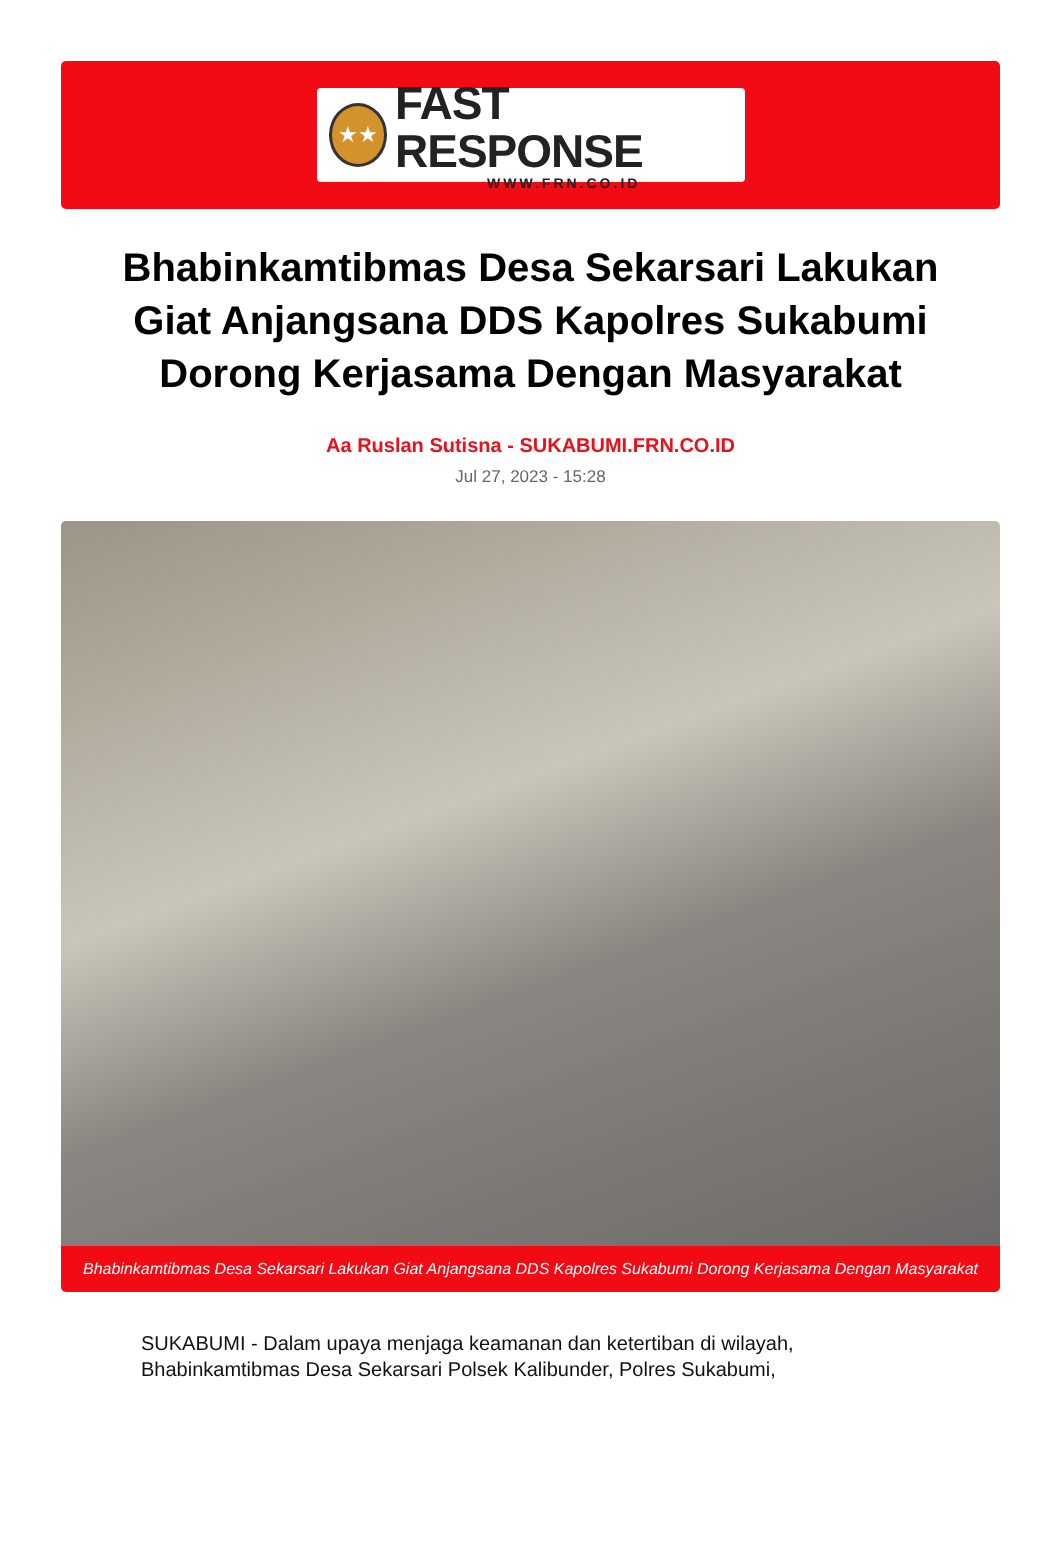★★
FAST RESPONSE
WWW.FRN.CO.ID
Bhabinkamtibmas Desa Sekarsari Lakukan Giat Anjangsana DDS Kapolres Sukabumi Dorong Kerjasama Dengan Masyarakat
Aa Ruslan Sutisna - SUKABUMI.FRN.CO.ID
Jul 27, 2023 - 15:28
Bhabinkamtibmas Desa Sekarsari Lakukan Giat Anjangsana DDS Kapolres Sukabumi Dorong Kerjasama Dengan Masyarakat
SUKABUMI - Dalam upaya menjaga keamanan dan ketertiban di wilayah, Bhabinkamtibmas Desa Sekarsari Polsek Kalibunder, Polres Sukabumi,